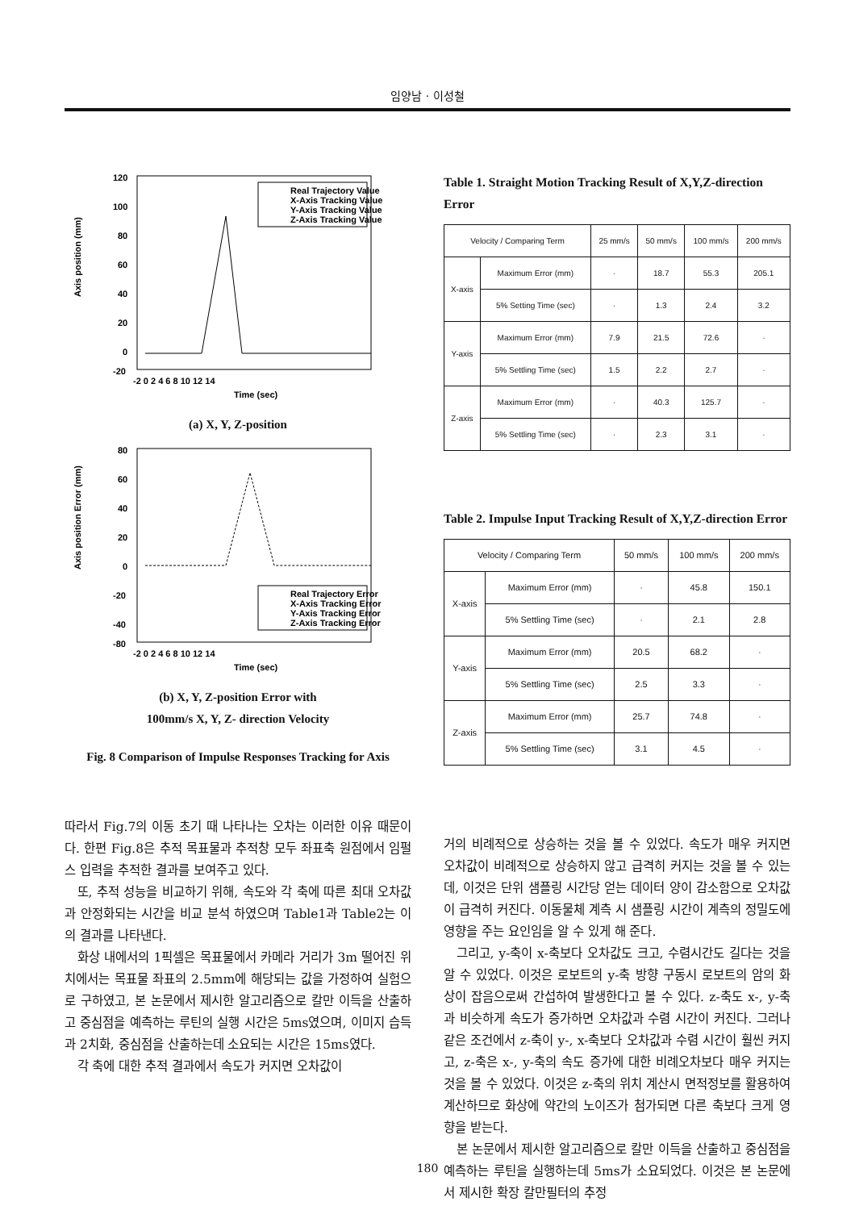임양남 · 이성철
120
100
80
60
40
20
0
-20
-2 0 2 4 6 8 10 12 14
Time (sec)
Real Trajectory Value
X-Axis Tracking Value
Y-Axis Tracking Value
Z-Axis Tracking Value
Axis position (mm)
(a) X, Y, Z-position
80
60
40
20
0
-20
-40
-80
-2 0 2 4 6 8 10 12 14
Time (sec)
Real Trajectory Error
X-Axis Tracking Error
Y-Axis Tracking Error
Z-Axis Tracking Error
Axis position Error (mm)
(b) X, Y, Z-position Error with
100mm/s X, Y, Z- direction Velocity
Fig. 8 Comparison of Impulse Responses Tracking for Axis
따라서 Fig.7의 이동 초기 때 나타나는 오차는 이러한 이유 때문이다. 한편 Fig.8은 추적 목표물과 추적창 모두 좌표축 원점에서 임펄스 입력을 추적한 결과를 보여주고 있다.
또, 추적 성능을 비교하기 위해, 속도와 각 축에 따른 최대 오차값과 안정화되는 시간을 비교 분석 하였으며 Table1과 Table2는 이의 결과를 나타낸다.
화상 내에서의 1픽셀은 목표물에서 카메라 거리가 3m 떨어진 위치에서는 목표물 좌표의 2.5mm에 해당되는 값을 가정하여 실험으로 구하였고, 본 논문에서 제시한 알고리즘으로 칼만 이득을 산출하고 중심점을 예측하는 루틴의 실행 시간은 5ms였으며, 이미지 습득과 2치화, 중심점을 산출하는데 소요되는 시간은 15ms였다.
각 축에 대한 추적 결과에서 속도가 커지면 오차값이
Table 1. Straight Motion Tracking Result of X,Y,Z-direction Error
| Velocity / Comparing Term | | 25 mm/s | 50 mm/s | 100 mm/s | 200 mm/s |
| --- | --- | --- | --- | --- | --- |
| X-axis | Maximum Error (mm) | · | 18.7 | 55.3 | 205.1 |
| | 5% Setting Time (sec) | · | 1.3 | 2.4 | 3.2 |
| Y-axis | Maximum Error (mm) | 7.9 | 21.5 | 72.6 | · |
| | 5% Settling Time (sec) | 1.5 | 2.2 | 2.7 | · |
| Z-axis | Maximum Error (mm) | · | 40.3 | 125.7 | · |
| | 5% Settling Time (sec) | · | 2.3 | 3.1 | · |
Table 2. Impulse Input Tracking Result of X,Y,Z-direction Error
| Velocity / Comparing Term | | 50 mm/s | 100 mm/s | 200 mm/s |
| --- | --- | --- | --- | --- |
| X-axis | Maximum Error (mm) | · | 45.8 | 150.1 |
| | 5% Settling Time (sec) | · | 2.1 | 2.8 |
| Y-axis | Maximum Error (mm) | 20.5 | 68.2 | · |
| | 5% Settling Time (sec) | 2.5 | 3.3 | · |
| Z-axis | Maximum Error (mm) | 25.7 | 74.8 | · |
| | 5% Settling Time (sec) | 3.1 | 4.5 | · |
거의 비례적으로 상승하는 것을 볼 수 있었다. 속도가 매우 커지면 오차값이 비례적으로 상승하지 않고 급격히 커지는 것을 볼 수 있는데, 이것은 단위 샘플링 시간당 얻는 데이터 양이 감소함으로 오차값이 급격히 커진다. 이동물체 계측 시 샘플링 시간이 계측의 정밀도에 영향을 주는 요인임을 알 수 있게 해 준다.
그리고, y-축이 x-축보다 오차값도 크고, 수렴시간도 길다는 것을 알 수 있었다. 이것은 로보트의 y-축 방향 구동시 로보트의 암의 화상이 잡음으로써 간섭하여 발생한다고 볼 수 있다. z-축도 x-, y-축과 비슷하게 속도가 증가하면 오차값과 수렴 시간이 커진다. 그러나 같은 조건에서 z-축이 y-, x-축보다 오차값과 수렴 시간이 훨씬 커지고, z-축은 x-, y-축의 속도 증가에 대한 비례오차보다 매우 커지는 것을 볼 수 있었다. 이것은 z-축의 위치 계산시 면적정보를 활용하여 계산하므로 화상에 약간의 노이즈가 첨가되면 다른 축보다 크게 영향을 받는다.
본 논문에서 제시한 알고리즘으로 칼만 이득을 산출하고 중심점을 예측하는 루틴을 실행하는데 5ms가 소요되었다. 이것은 본 논문에서 제시한 확장 칼만필터의 추정
180